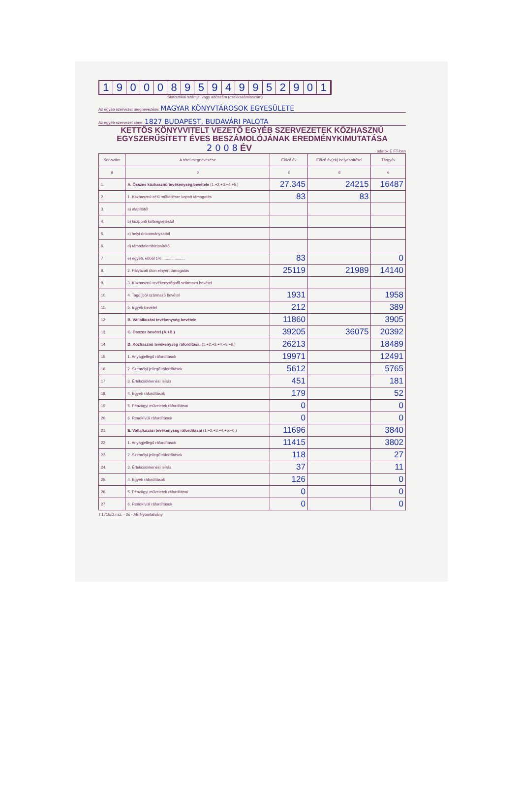19000895949952901
Statisztikai számjel vagy adószám (csekkszámlaszám)
Az egyéb szervezet megnevezése: MAGYAR KÖNYVTÁROSOK EGYESÜLETE
Az egyéb szervezet címe: 1827 BUDAPEST, BUDAVÁRI PALOTA
KETTŐS KÖNYVVITELT VEZETŐ EGYÉB SZERVEZETEK KÖZHASZNÚ
EGYSZERŰSÍTETT ÉVES BESZÁMOLÓJÁNAK EREDMÉNYKIMUTATÁSA
2 0 0 8 ÉV adatok E FT-ban
| Sor-szám | A tétel megnevezése | Előző év | Előző év(ek) helyesbítései | Tárgyév |
| --- | --- | --- | --- | --- |
| a | b | c | d | e |
| 1. | A. Összes közhasznú tevékenység bevétele (1.+2.+3.+4.+5.) | 27.345 | 24215 | 16487 |
| 2. | 1. Közhasznú célú működésre kapott támogatás | 83 | 83 | |
| 3. | a) alapítótól | | | |
| 4. | b) központi költségvetéstől | | | |
| 5. | c) helyi önkormányzattól | | | |
| 6. | d) társadalombiztosítótól | | | |
| 7 | e) egyéb, ebből 1%: .................... | 83 | | 0 |
| 8. | 2. Pályázati úton elnyert támogatás | 25119 | 21989 | 14140 |
| 9. | 3. Közhasznú tevékenységből származó bevétel | | | |
| 10. | 4. Tagdíjból származó bevétel | 1931 | | 1958 |
| 11. | 5. Egyéb bevétel | 212 | | 389 |
| 12 | B. Vállalkozási tevékenység bevétele | 11860 | | 3905 |
| 13. | C. Összes bevétel (A.+B.) | 39205 | 36075 | 20392 |
| 14. | D. Közhasznú tevékenység ráfordításai (1.+2.+3.+4.+5.+6.) | 26213 | | 18489 |
| 15. | 1. Anyagjellegű ráfordítások | 19971 | | 12491 |
| 16. | 2. Személyi jellegű ráfordítások | 5612 | | 5765 |
| 17 | 3. Értékcsökkenési leírás | 451 | | 181 |
| 18. | 4. Egyéb ráfordítások | 179 | | 52 |
| 19. | 5. Pénzügyi műveletek ráfordításai | 0 | | 0 |
| 20. | 6. Rendkívüli ráfordítások | 0 | | 0 |
| 21. | E. Vállalkozási tevékenység ráfordításai (1.+2.+3.+4.+5.+6.) | 11696 | | 3840 |
| 22. | 1. Anyagjellegű ráfordítások | 11415 | | 3802 |
| 23. | 2. Személyi jellegű ráfordítások | 118 | | 27 |
| 24. | 3. Értékcsökkenési leírás | 37 | | 11 |
| 25. | 4. Egyéb ráfordítások | 126 | | 0 |
| 26. | 5. Pénzügyi műveletek ráfordításai | 0 | | 0 |
| 27 | 6. Rendkívüli ráfordítások | 0 | | 0 |
T.1715/D.r.sz. - 2s - AB Nyomtatvány